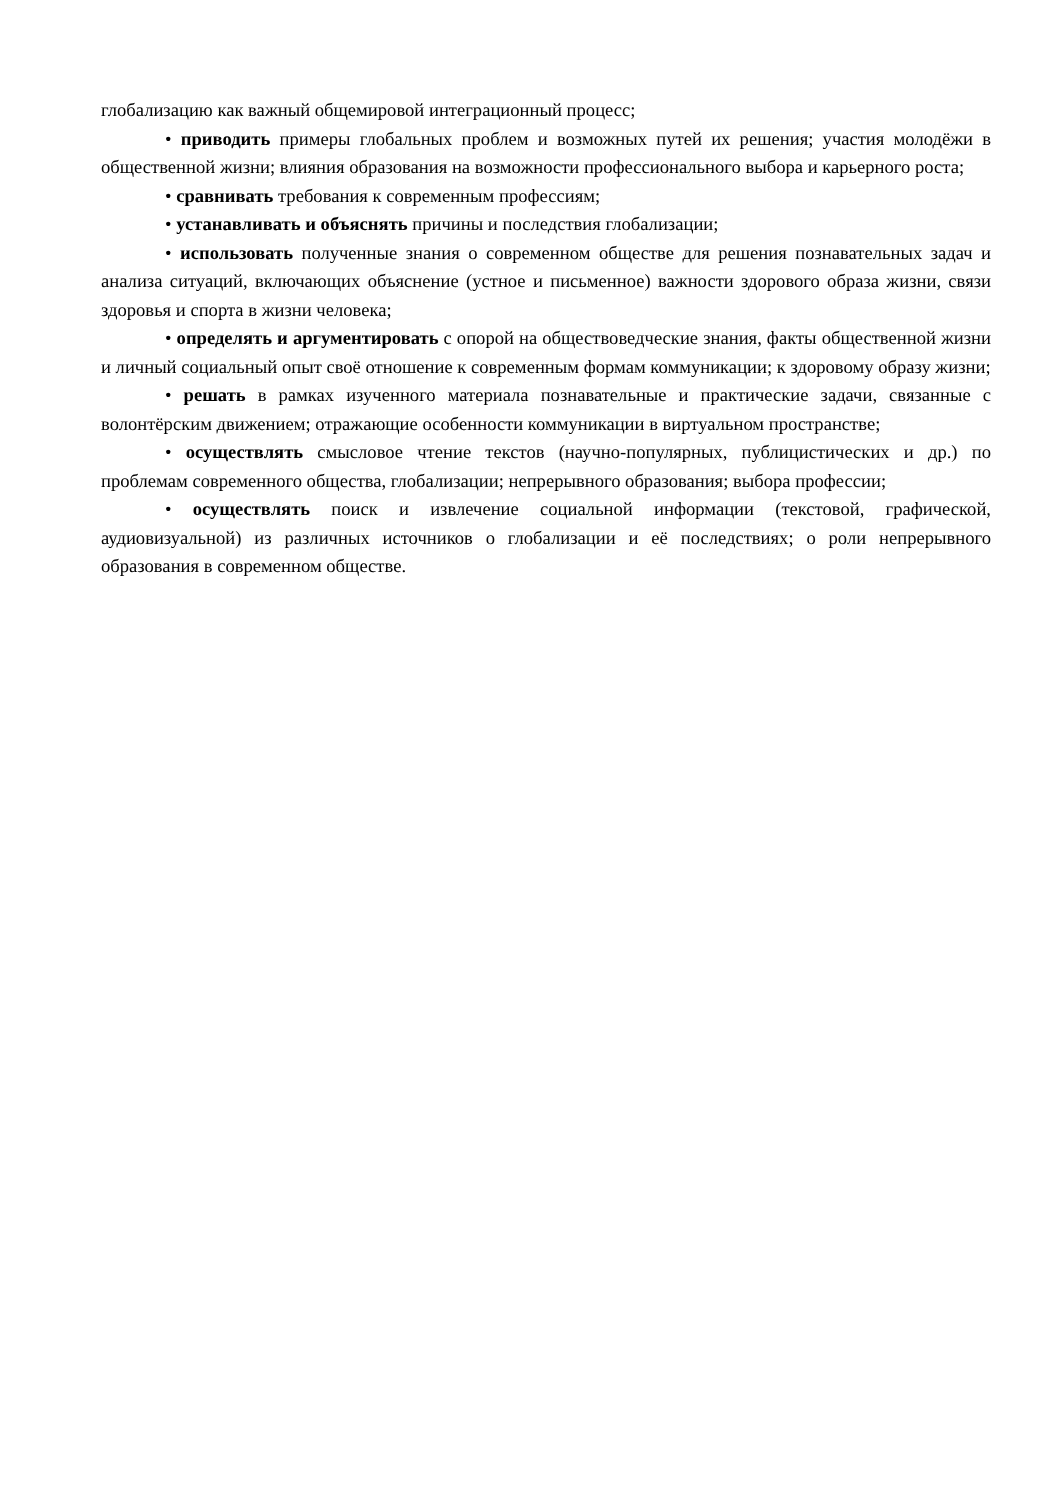глобализацию как важный общемировой интеграционный процесс;
• приводить примеры глобальных проблем и возможных путей их решения; участия молодёжи в общественной жизни; влияния образования на возможности профессионального выбора и карьерного роста;
• сравнивать требования к современным профессиям;
• устанавливать и объяснять причины и последствия глобализации;
• использовать полученные знания о современном обществе для решения познавательных задач и анализа ситуаций, включающих объяснение (устное и письменное) важности здорового образа жизни, связи здоровья и спорта в жизни человека;
• определять и аргументировать с опорой на обществоведческие знания, факты общественной жизни и личный социальный опыт своё отношение к современным формам коммуникации; к здоровому образу жизни;
• решать в рамках изученного материала познавательные и практические задачи, связанные с волонтёрским движением; отражающие особенности коммуникации в виртуальном пространстве;
• осуществлять смысловое чтение текстов (научно-популярных, публицистических и др.) по проблемам современного общества, глобализации; непрерывного образования; выбора профессии;
• осуществлять поиск и извлечение социальной информации (текстовой, графической, аудиовизуальной) из различных источников о глобализации и её последствиях; о роли непрерывного образования в современном обществе.